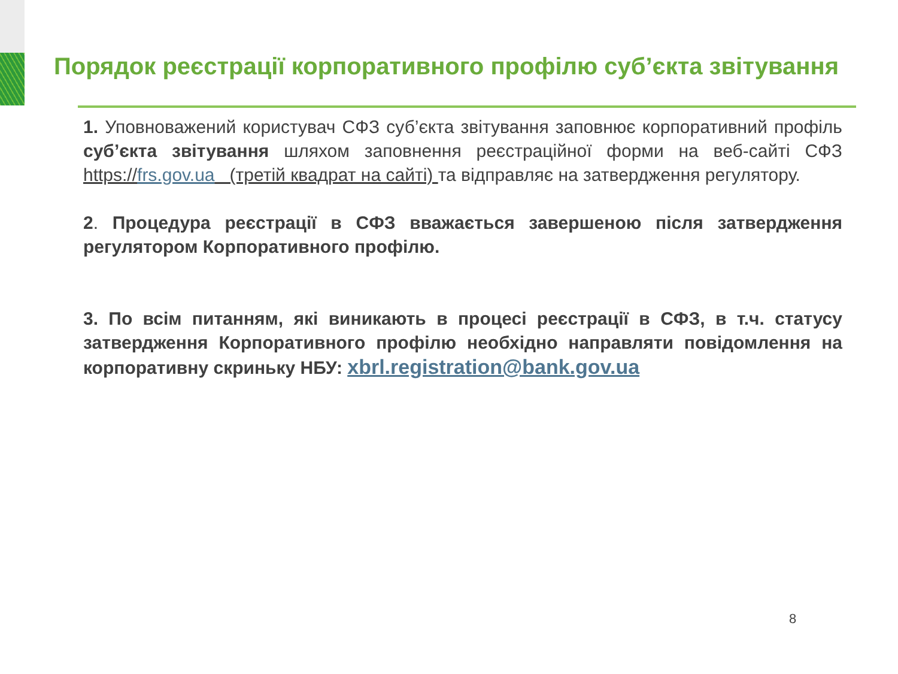Порядок реєстрації корпоративного профілю суб’єкта звітування
1. Уповноважений користувач СФЗ суб’єкта звітування заповнює корпоративний профіль суб’єкта звітування шляхом заповнення реєстраційної форми на веб-сайті СФЗ https://frs.gov.ua (третій квадрат на сайті) та відправляє на затвердження регулятору.
2. Процедура реєстрації в СФЗ вважається завершеною після затвердження регулятором Корпоративного профілю.
3. По всім питанням, які виникають в процесі реєстрації в СФЗ, в т.ч. статусу затвердження Корпоративного профілю необхідно направляти повідомлення на корпоративну скриньку НБУ: xbrl.registration@bank.gov.ua
8